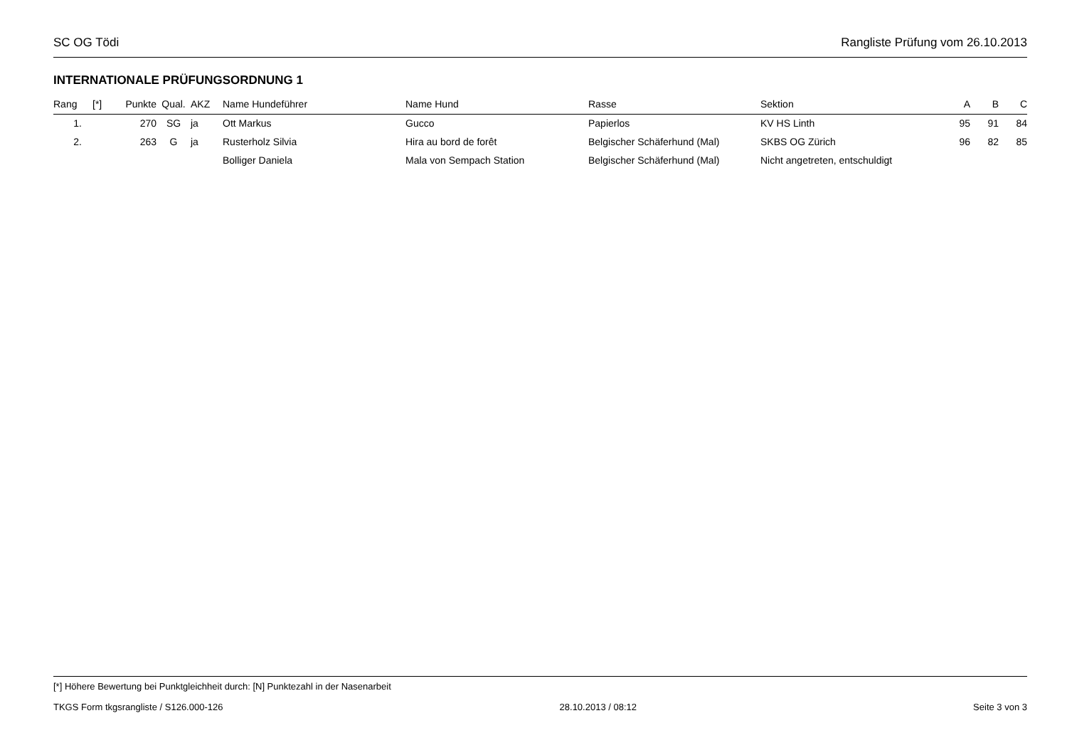SC OG Tödi Rangliste Prüfung vom 26.10.2013
INTERNATIONALE PRÜFUNGSORDNUNG 1
| Rang | [*] | Punkte | Qual. | AKZ | Name Hundeführer | Name Hund | Rasse | Sektion | A | B | C |
| --- | --- | --- | --- | --- | --- | --- | --- | --- | --- | --- | --- |
| 1. | | 270 | SG | ja | Ott Markus | Gucco | Papierlos | KV HS Linth | 95 | 91 | 84 |
| 2. | | 263 | G | ja | Rusterholz Silvia | Hira au bord de forêt | Belgischer Schäferhund (Mal) | SKBS OG Zürich | 96 | 82 | 85 |
| | | | | | Bolliger Daniela | Mala von Sempach Station | Belgischer Schäferhund (Mal) | Nicht angetreten, entschuldigt | | | |
[*] Höhere Bewertung bei Punktgleichheit durch: [N] Punktezahl in der Nasenarbeit
TKGS Form tkgsrangliste / S126.000-126 28.10.2013 / 08:12 Seite 3 von 3